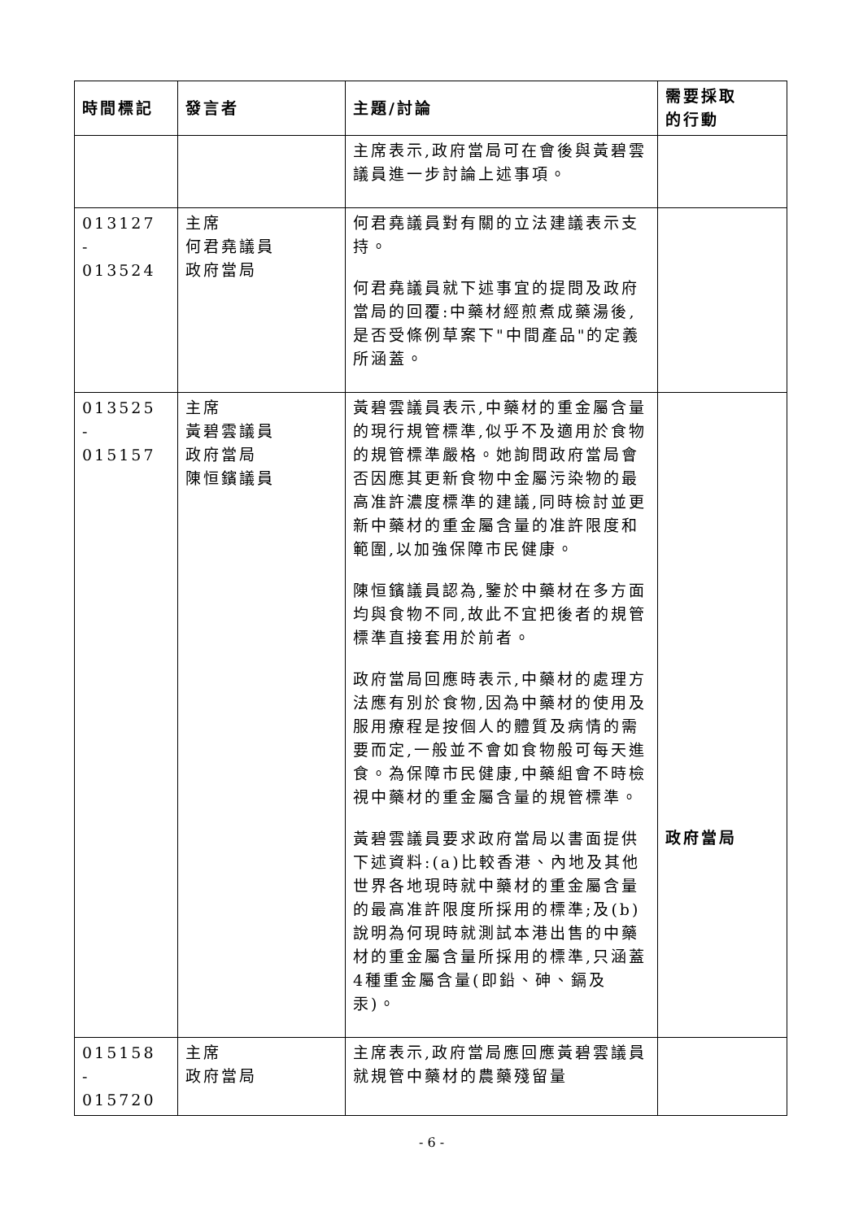| 時間標記 | 發言者 | 主題/討論 | 需要採取 的行動 |
| --- | --- | --- | --- |
| | | 主席表示,政府當局可在會後與黃碧雲議員進一步討論上述事項。 | |
| 013127 - 013524 | 主席 何君堯議員 政府當局 | 何君堯議員對有關的立法建議表示支持。 何君堯議員就下述事宜的提問及政府當局的回覆:中藥材經煎煮成藥湯後,是否受條例草案下"中間產品"的定義所涵蓋。 | |
| 013525 - 015157 | 主席 黃碧雲議員 政府當局 陳恒鑌議員 | 黃碧雲議員表示,中藥材的重金屬含量的現行規管標準,似乎不及適用於食物的規管標準嚴格。她詢問政府當局會否因應其更新食物中金屬污染物的最高准許濃度標準的建議,同時檢討並更新中藥材的重金屬含量的准許限度和範圍,以加強保障市民健康。 陳恒鑌議員認為,鑒於中藥材在多方面均與食物不同,故此不宜把後者的規管標準直接套用於前者。 政府當局回應時表示,中藥材的處理方法應有別於食物,因為中藥材的使用及服用療程是按個人的體質及病情的需要而定,一般並不會如食物般可每天進食。為保障市民健康,中藥組會不時檢視中藥材的重金屬含量的規管標準。 黃碧雲議員要求政府當局以書面提供下述資料:(a)比較香港、內地及其他世界各地現時就中藥材的重金屬含量的最高准許限度所採用的標準;及(b)說明為何現時就測試本港出售的中藥材的重金屬含量所採用的標準,只涵蓋4種重金屬含量(即鉛、砷、鎘及汞)。 | 政府當局 |
| 015158 - 015720 | 主席 政府當局 | 主席表示,政府當局應回應黃碧雲議員就規管中藥材的農藥殘留量 | |
- 6 -